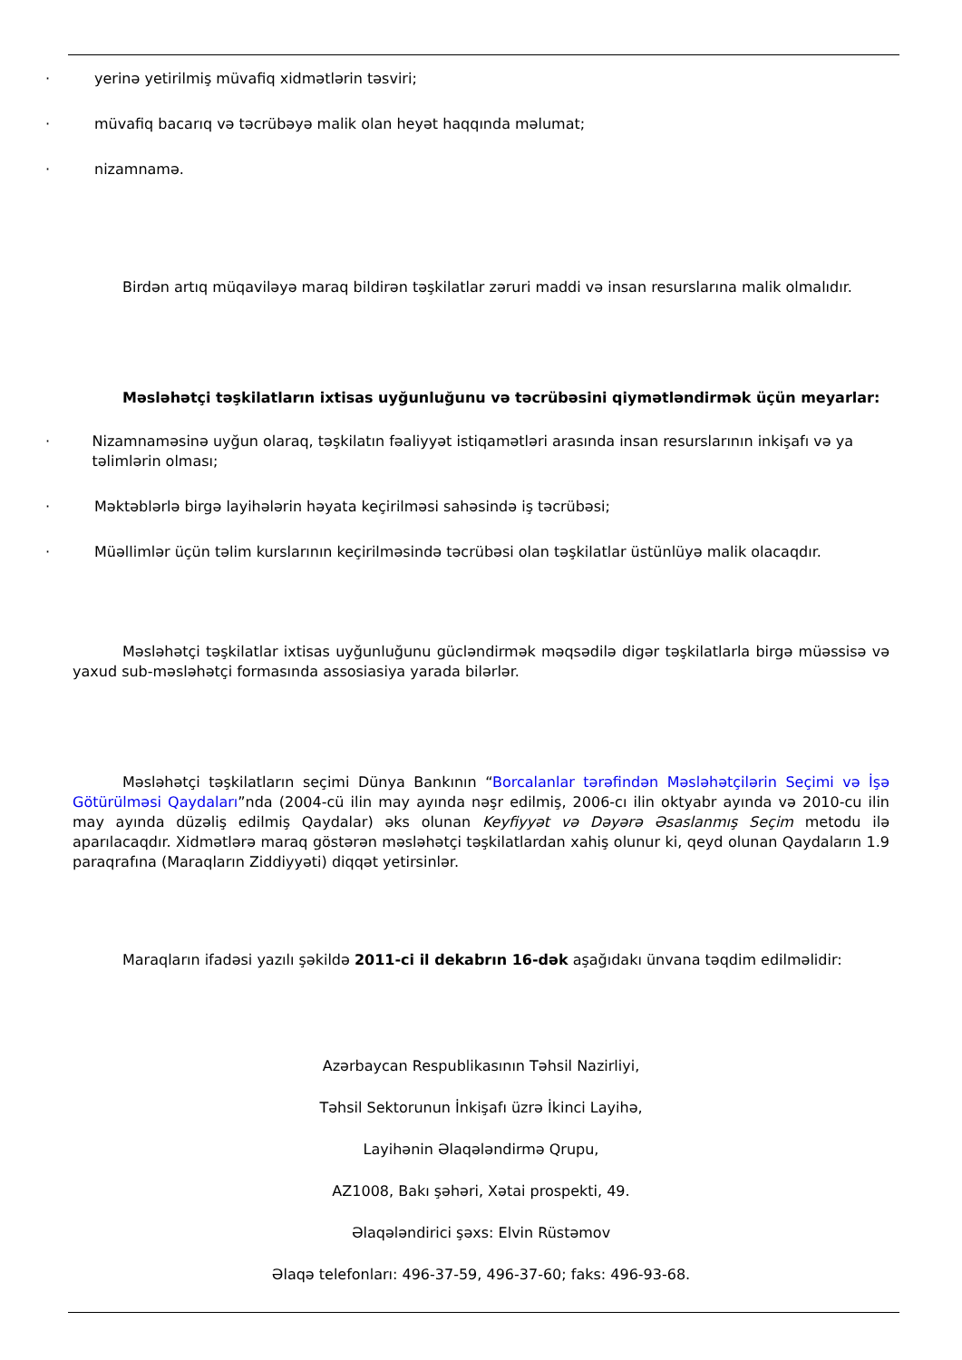· yerinə yetirilmiş müvafiq xidmətlərin təsviri;
· müvafiq bacarıq və təcrübəyə malik olan heyət haqqında məlumat;
· nizamnamə.
Birdən artıq müqaviləyə maraq bildirən təşkilatlar zəruri maddi və insan resurslarına malik olmalıdır.
Məsləhətçi təşkilatların ixtisas uyğunluğunu və təcrübəsini qiymətləndirmək üçün meyarlar:
· Nizamnaməsinə uyğun olaraq, təşkilatın fəaliyyət istiqamətləri arasında insan resurslarının inkişafı və ya təlimlərin olması;
· Məktəblərlə birgə layihələrin həyata keçirilməsi sahəsində iş təcrübəsi;
· Müəllimlər üçün təlim kurslarının keçirilməsində təcrübəsi olan təşkilatlar üstünlüyə malik olacaqdır.
Məsləhətçi təşkilatlar ixtisas uyğunluğunu gücləndirmək məqsədilə digər təşkilatlarla birgə müəssisə və yaxud sub-məsləhətçi formasında assosiasiya yarada bilərlər.
Məsləhətçi təşkilatların seçimi Dünya Bankının “Borcalanlar tərəfindən Məsləhətçilərin Seçimi və İşə Götürülməsi Qaydaları”nda (2004-cü ilin may ayında nəşr edilmiş, 2006-cı ilin oktyabr ayında və 2010-cu ilin may ayında düzəliş edilmiş Qaydalar) əks olunan Keyfiyyət və Dəyərə Əsaslanmış Seçim metodu ilə aparılacaqdır. Xidmətlərə maraq göstərən məsləhətçi təşkilatlardan xahiş olunur ki, qeyd olunan Qaydaların 1.9 paraqrafına (Maraqların Ziddiyyəti) diqqət yetirsinlər.
Maraqların ifadəsi yazılı şəkildə 2011-ci il dekabrın 16-dək aşağıdakı ünvana təqdim edilməlidir:
Azərbaycan Respublikasının Təhsil Nazirliyi,
Təhsil Sektorunun İnkişafı üzrə İkinci Layihə,
Layihənin Əlaqələndirmə Qrupu,
AZ1008, Bakı şəhəri, Xətai prospekti, 49.
Əlaqələndirici şəxs: Elvin Rüstəmov
Əlaqə telefonları: 496-37-59, 496-37-60; faks: 496-93-68.